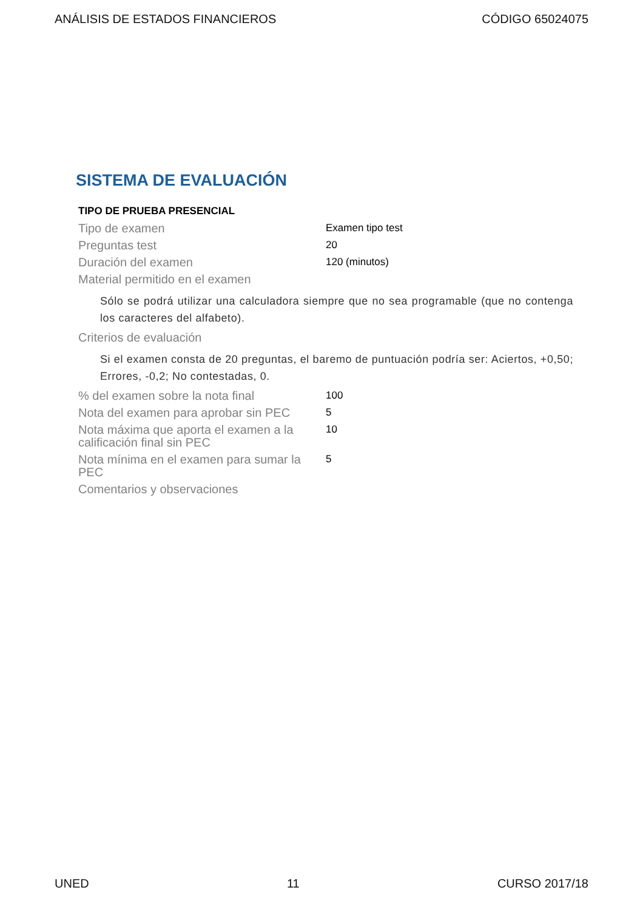ANÁLISIS DE ESTADOS FINANCIEROS CÓDIGO 65024075
SISTEMA DE EVALUACIÓN
TIPO DE PRUEBA PRESENCIAL
| Tipo de examen | Examen tipo test |
| Preguntas test | 20 |
| Duración del examen | 120 (minutos) |
| Material permitido en el examen | |
| Sólo se podrá utilizar una calculadora siempre que no sea programable (que no contenga los caracteres del alfabeto). | |
| Criterios de evaluación | |
| Si el examen consta de 20 preguntas, el baremo de puntuación podría ser: Aciertos, +0,50; Errores, -0,2; No contestadas, 0. | |
| % del examen sobre la nota final | 100 |
| Nota del examen para aprobar sin PEC | 5 |
| Nota máxima que aporta el examen a la calificación final sin PEC | 10 |
| Nota mínima en el examen para sumar la PEC | 5 |
| Comentarios y observaciones | |
UNED 11 CURSO 2017/18